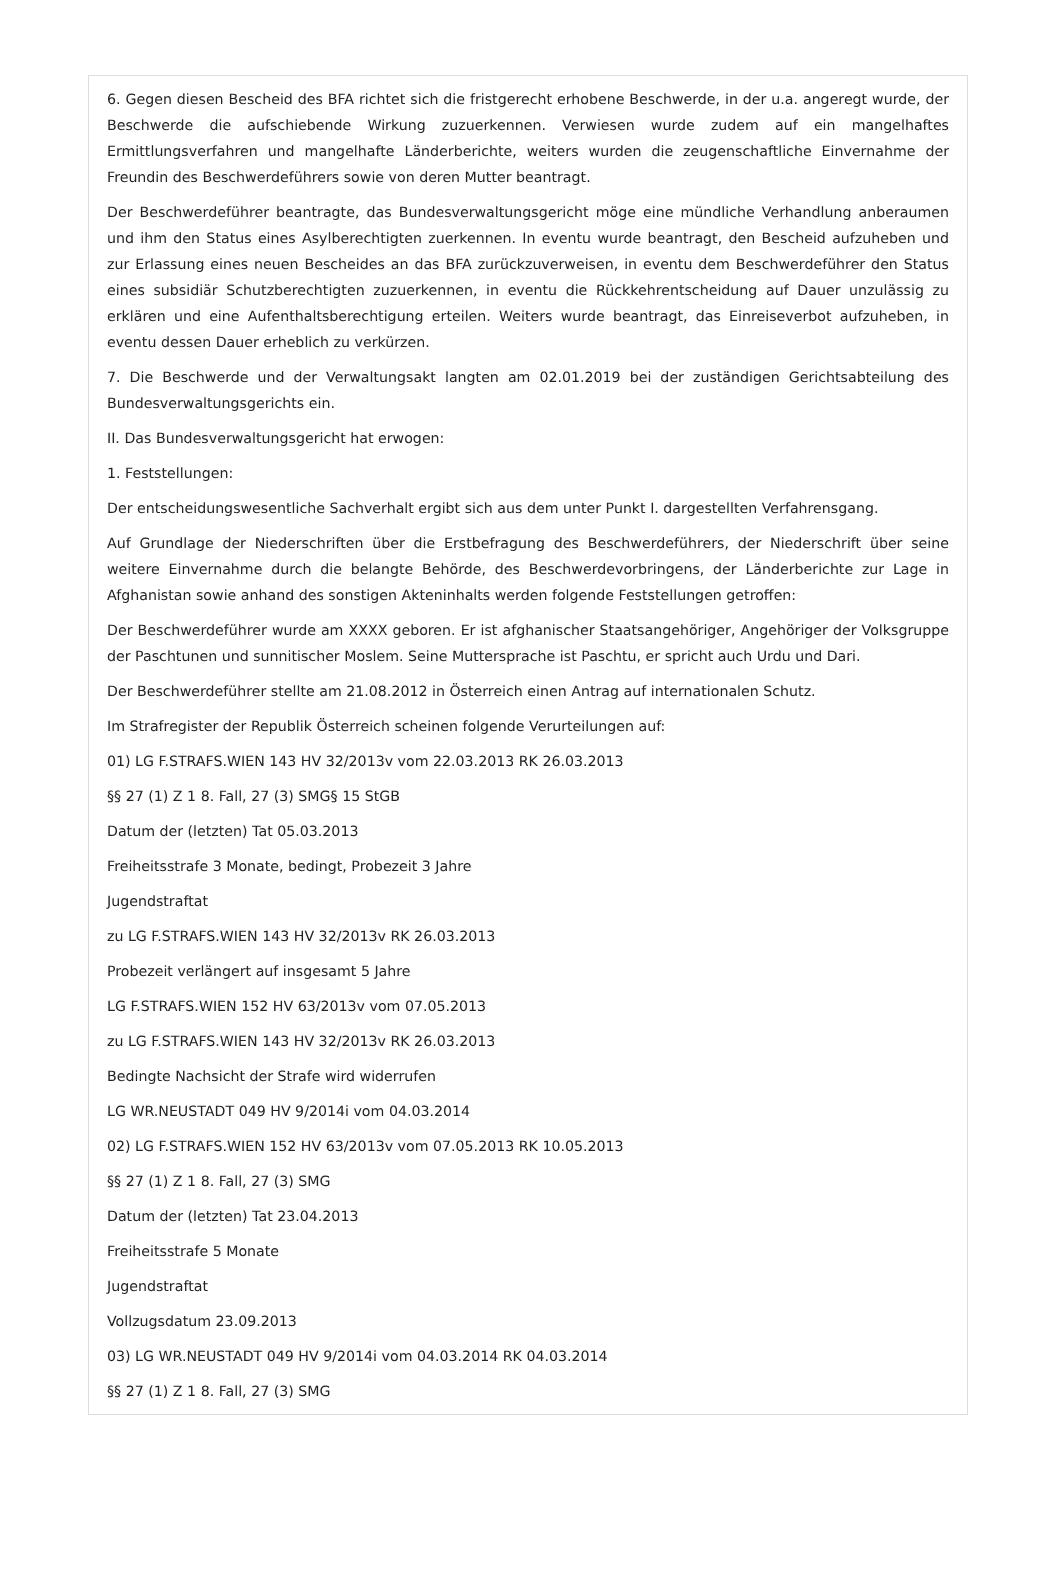6. Gegen diesen Bescheid des BFA richtet sich die fristgerecht erhobene Beschwerde, in der u.a. angeregt wurde, der Beschwerde die aufschiebende Wirkung zuzuerkennen. Verwiesen wurde zudem auf ein mangelhaftes Ermittlungsverfahren und mangelhafte Länderberichte, weiters wurden die zeugenschaftliche Einvernahme der Freundin des Beschwerdeführers sowie von deren Mutter beantragt.
Der Beschwerdeführer beantragte, das Bundesverwaltungsgericht möge eine mündliche Verhandlung anberaumen und ihm den Status eines Asylberechtigten zuerkennen. In eventu wurde beantragt, den Bescheid aufzuheben und zur Erlassung eines neuen Bescheides an das BFA zurückzuverweisen, in eventu dem Beschwerdeführer den Status eines subsidiär Schutzberechtigten zuzuerkennen, in eventu die Rückkehrentscheidung auf Dauer unzulässig zu erklären und eine Aufenthaltsberechtigung erteilen. Weiters wurde beantragt, das Einreiseverbot aufzuheben, in eventu dessen Dauer erheblich zu verkürzen.
7. Die Beschwerde und der Verwaltungsakt langten am 02.01.2019 bei der zuständigen Gerichtsabteilung des Bundesverwaltungsgerichts ein.
II. Das Bundesverwaltungsgericht hat erwogen:
1. Feststellungen:
Der entscheidungswesentliche Sachverhalt ergibt sich aus dem unter Punkt I. dargestellten Verfahrensgang.
Auf Grundlage der Niederschriften über die Erstbefragung des Beschwerdeführers, der Niederschrift über seine weitere Einvernahme durch die belangte Behörde, des Beschwerdevorbringens, der Länderberichte zur Lage in Afghanistan sowie anhand des sonstigen Akteninhalts werden folgende Feststellungen getroffen:
Der Beschwerdeführer wurde am XXXX geboren. Er ist afghanischer Staatsangehöriger, Angehöriger der Volksgruppe der Paschtunen und sunnitischer Moslem. Seine Muttersprache ist Paschtu, er spricht auch Urdu und Dari.
Der Beschwerdeführer stellte am 21.08.2012 in Österreich einen Antrag auf internationalen Schutz.
Im Strafregister der Republik Österreich scheinen folgende Verurteilungen auf:
01) LG F.STRAFS.WIEN 143 HV 32/2013v vom 22.03.2013 RK 26.03.2013
§§ 27 (1) Z 1 8. Fall, 27 (3) SMG§ 15 StGB
Datum der (letzten) Tat 05.03.2013
Freiheitsstrafe 3 Monate, bedingt, Probezeit 3 Jahre
Jugendstraftat
zu LG F.STRAFS.WIEN 143 HV 32/2013v RK 26.03.2013
Probezeit verlängert auf insgesamt 5 Jahre
LG F.STRAFS.WIEN 152 HV 63/2013v vom 07.05.2013
zu LG F.STRAFS.WIEN 143 HV 32/2013v RK 26.03.2013
Bedingte Nachsicht der Strafe wird widerrufen
LG WR.NEUSTADT 049 HV 9/2014i vom 04.03.2014
02) LG F.STRAFS.WIEN 152 HV 63/2013v vom 07.05.2013 RK 10.05.2013
§§ 27 (1) Z 1 8. Fall, 27 (3) SMG
Datum der (letzten) Tat 23.04.2013
Freiheitsstrafe 5 Monate
Jugendstraftat
Vollzugsdatum 23.09.2013
03) LG WR.NEUSTADT 049 HV 9/2014i vom 04.03.2014 RK 04.03.2014
§§ 27 (1) Z 1 8. Fall, 27 (3) SMG